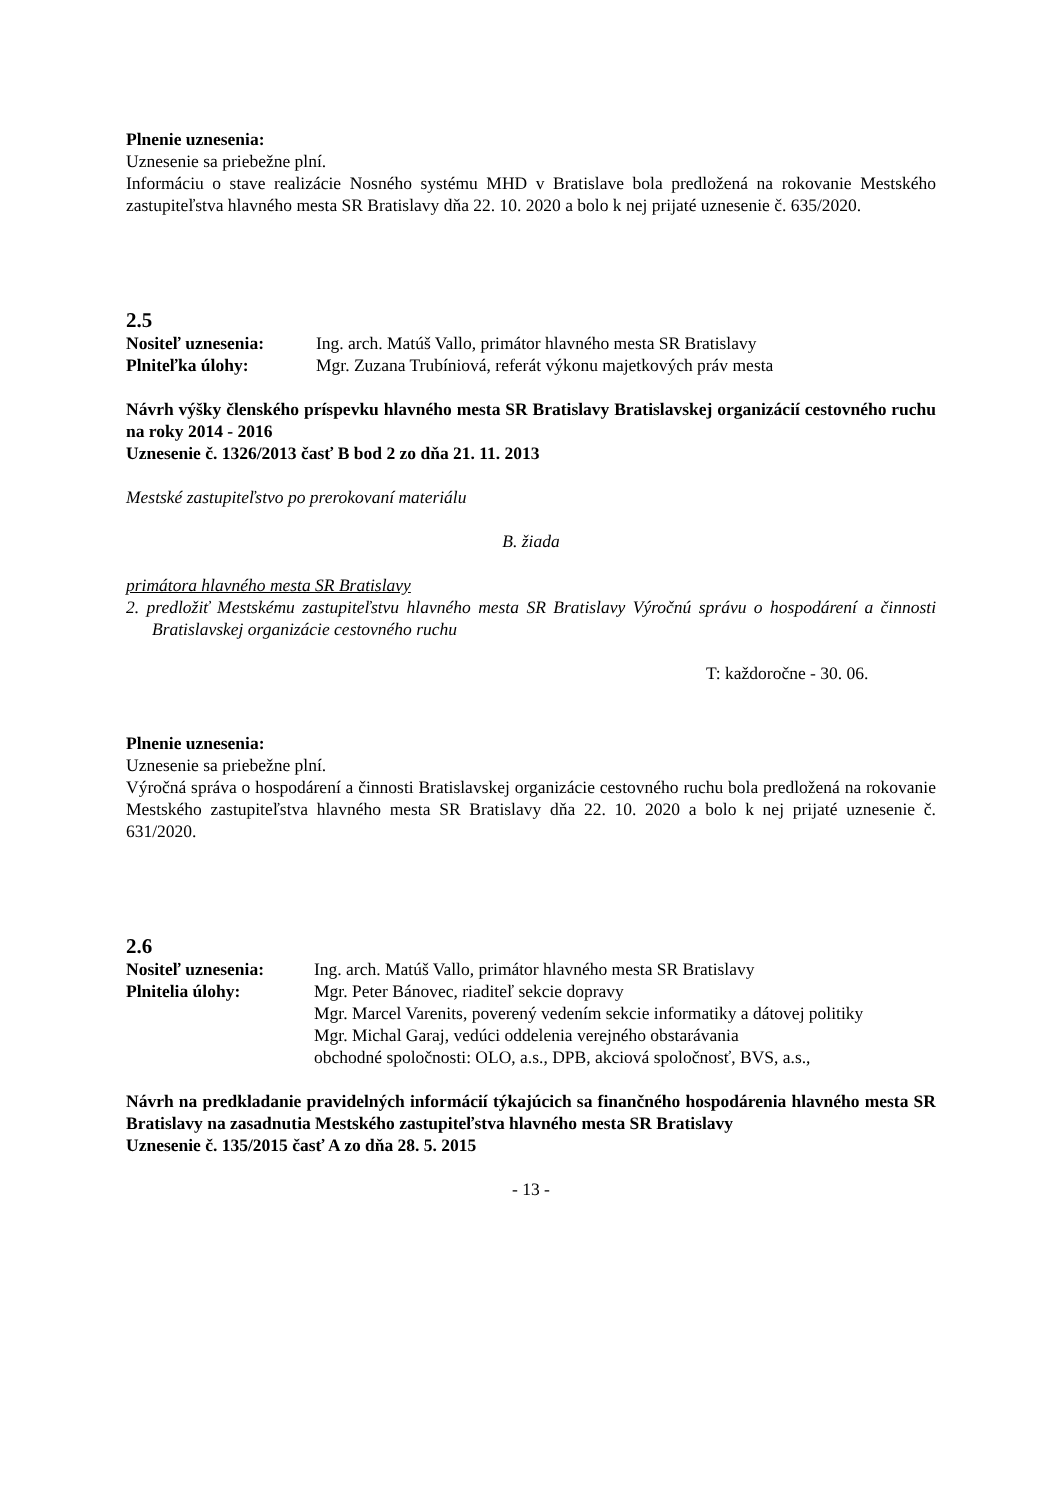Plnenie uznesenia:
Uznesenie sa priebežne plní.
Informáciu o stave realizácie Nosného systému MHD v Bratislave bola predložená na rokovanie Mestského zastupiteľstva hlavného mesta SR Bratislavy dňa 22. 10. 2020 a bolo k nej prijaté uznesenie č. 635/2020.
2.5
Nositeľ uznesenia: Ing. arch. Matúš Vallo, primátor hlavného mesta SR Bratislavy
Plniteľka úlohy: Mgr. Zuzana Trubíniová, referát výkonu majetkových práv mesta
Návrh výšky členského príspevku hlavného mesta SR Bratislavy Bratislavskej organizácií cestovného ruchu na roky 2014 - 2016
Uznesenie č. 1326/2013 časť B bod 2 zo dňa 21. 11. 2013
Mestské zastupiteľstvo po prerokovaní materiálu
B. žiada
primátora hlavného mesta SR Bratislavy
2. predložiť Mestskému zastupiteľstvu hlavného mesta SR Bratislavy Výročnú správu o hospodárení a činnosti Bratislavskej organizácie cestovného ruchu
T: každoročne - 30. 06.
Plnenie uznesenia:
Uznesenie sa priebežne plní.
Výročná správa o hospodárení a činnosti Bratislavskej organizácie cestovného ruchu bola predložená na rokovanie Mestského zastupiteľstva hlavného mesta SR Bratislavy dňa 22. 10. 2020 a bolo k nej prijaté uznesenie č. 631/2020.
2.6
Nositeľ uznesenia:
Ing. arch. Matúš Vallo, primátor hlavného mesta SR Bratislavy
Plnitelia úlohy: Mgr. Peter Bánovec, riaditeľ sekcie dopravy
Mgr. Marcel Varenits, poverený vedením sekcie informatiky a dátovej politiky
Mgr. Michal Garaj, vedúci oddelenia verejného obstarávania
obchodné spoločnosti: OLO, a.s., DPB, akciová spoločnosť, BVS, a.s.,
Návrh na predkladanie pravidelných informácií týkajúcich sa finančného hospodárenia hlavného mesta SR Bratislavy na zasadnutia Mestského zastupiteľstva hlavného mesta SR Bratislavy
Uznesenie č. 135/2015 časť A zo dňa 28. 5. 2015
- 13 -